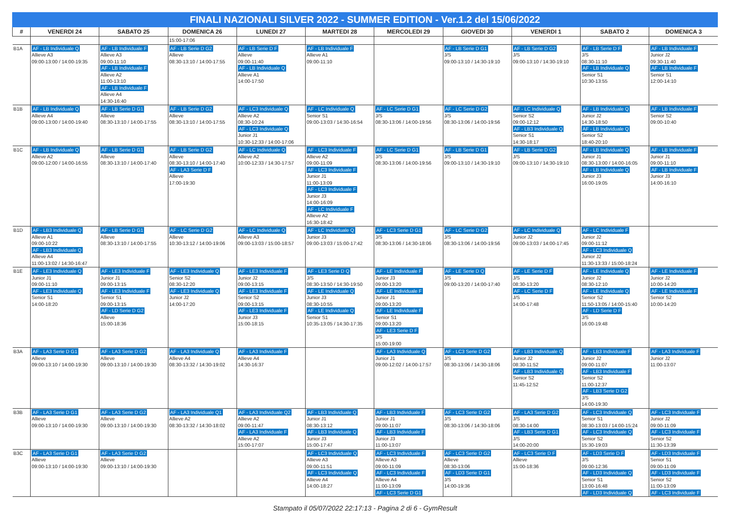FINALI NAZIONALI SILVER 2022 - SUMMER EDITION - Ver.1.2 del 15/06/2022
| # | VENERDI 24 | SABATO 25 | DOMENICA 26 | LUNEDI 27 | MARTEDI 28 | MERCOLEDI 29 | GIOVEDI 30 | VENERDI 1 | SABATO 2 | DOMENICA 3 |
| --- | --- | --- | --- | --- | --- | --- | --- | --- | --- | --- |
| | | | 15:00-17:06 | | | | | | | |
| B1A | AF - LB Individuale Q Allieve A3 09:00-13:00 / 14:00-19:35 | AF - LB Individuale F Allieve A3 09:00-11:10 AF - LB Individuale F Allieve A2 11:00-13:10 AF - LB Individuale F Allieve A4 14:30-16:40 | AF - LB Serie D G2 Allieve 08:30-13:10 / 14:00-17:55 | AF - LB Serie D F Allieve 09:00-11:40 AF - LB Individuale Q Allieve A1 14:00-17:50 | AF - LB Individuale F Allieve A1 09:00-11:10 | | AF - LB Serie D G1 J/S 09:00-13:10 / 14:30-19:10 | AF - LB Serie D G2 J/S 09:00-13:10 / 14:30-19:10 | AF - LB Serie D F J/S 08:30-11:10 AF - LB Individuale Q Senior S1 10:30-13:55 | AF - LB Individuale F Junior J2 09:30-11:40 AF - LB Individuale F Senior S1 12:00-14:10 |
| B1B | AF - LB Individuale Q Allieve A4 09:00-13:00 / 14:00-19:40 | AF - LB Serie D G1 Allieve 08:30-13:10 / 14:00-17:55 | AF - LB Serie D G2 Allieve 08:30-13:10 / 14:00-17:55 | AF - LC3 Individuale Q Allieve A2 08:30-10:24 AF - LC3 Individuale Q Junior J1 10:30-12:33 / 14:00-17:06 | AF - LC Individuale Q Senior S1 09:00-13:03 / 14:30-16:54 | AF - LC Serie D G1 J/S 08:30-13:06 / 14:00-19:56 | AF - LC Serie D G2 J/S 08:30-13:06 / 14:00-19:56 | AF - LC Individuale Q Senior S2 09:00-12:12 AF - LB3 Individuale Q Senior S1 14:30-18:17 | AF - LB Individuale Q Junior J2 14:30-18:50 AF - LB Individuale Q Senior S2 18:40-20:10 | AF - LB Individuale F Senior S2 09:00-10:40 |
| B1C | AF - LB Individuale Q Allieve A2 09:00-12:00 / 14:00-16:55 | AF - LB Serie D G1 Allieve 08:30-13:10 / 14:00-17:40 | AF - LB Serie D G2 Allieve 08:30-13:10 / 14:00-17:40 AF - LA3 Serie D F Allieve 17:00-19:30 | AF - LC Individuale Q Allieve A2 10:00-12:33 / 14:30-17:57 | AF - LC3 Individuale F Allieve A2 09:00-11:09 AF - LC3 Individuale F Junior J1 11:00-13:09 AF - LC3 Individuale F Junior J3 14:00-16:09 AF - LC Individuale F Allieve A2 16:30-18:42 | AF - LC Serie D G1 J/S 08:30-13:06 / 14:00-19:56 | AF - LB Serie D G1 J/S 09:00-13:10 / 14:30-19:10 | AF - LB Serie D G2 J/S 09:00-13:10 / 14:30-19:10 | AF - LB Individuale Q Junior J1 08:30-13:00 / 14:00-16:05 AF - LB Individuale Q Junior J3 16:00-19:05 | AF - LB Individuale F Junior J1 09:00-11:10 AF - LB Individuale F Junior J3 14:00-16:10 |
| B1D | AF - LB3 Individuale Q Allieve A1 09:00-10:22 AF - LB3 Individuale Q Allieve A4 11:00-13:02 / 14:30-16:47 | AF - LB Serie D G1 Allieve 08:30-13:10 / 14:00-17:55 | AF - LC Serie D G2 Allieve 10:30-13:12 / 14:00-19:06 | AF - LC Individuale Q Allieve A3 09:00-13:03 / 15:00-18:57 | AF - LC Individuale Q Junior J3 09:00-13:03 / 15:00-17:42 | AF - LC3 Serie D G1 J/S 08:30-13:06 / 14:30-18:06 | AF - LC Serie D G2 J/S 08:30-13:06 / 14:00-19:56 | AF - LC Individuale Q Junior J2 09:00-13:03 / 14:00-17:45 | AF - LC Individuale F Junior J2 09:00-11:12 AF - LC3 Individuale Q Junior J2 11:30-13:33 / 15:00-18:24 | |
| B1E | AF - LE3 Individuale Q Junior J1 09:00-11:10 AF - LE3 Individuale Q Senior S1 14:00-18:20 | AF - LE3 Individuale F Junior J1 09:00-13:15 AF - LE3 Individuale F Senior S1 09:00-13:15 AF - LD Serie D G2 Allieve 15:00-18:36 | AF - LE3 Individuale Q Senior S2 08:30-12:20 AF - LE3 Individuale Q Junior J2 14:00-17:20 | AF - LE3 Individuale F Junior J2 09:00-13:15 AF - LE3 Individuale F Senior S2 09:00-13:15 AF - LE3 Individuale F Junior J3 15:00-18:15 | AF - LE3 Serie D Q J/S 08:30-13:50 / 14:30-19:50 AF - LE Individuale Q Junior J3 08:30-10:55 AF - LE Individuale Q Senior S1 10:35-13:05 / 14:30-17:35 | AF - LE Individuale F Junior J3 09:00-13:20 AF - LE Individuale F Junior J1 09:00-13:20 AF - LE Individuale F Senior S1 09:00-13:20 AF - LE3 Serie D F J/S 15:00-19:00 | AF - LE Serie D Q J/S 09:00-13:20 / 14:00-17:40 | AF - LE Serie D F J/S 08:30-13:20 AF - LC Serie D F J/S 14:00-17:48 | AF - LE Individuale Q Junior J2 08:30-12:10 AF - LE Individuale Q Senior S2 11:50-13:05 / 14:00-15:40 AF - LD Serie D F J/S 16:00-19:48 | AF - LE Individuale F Junior J2 10:00-14:20 AF - LE Individuale F Senior S2 10:00-14:20 |
| B3A | AF - LA3 Serie D G1 Allieve 09:00-13:10 / 14:00-19:30 | AF - LA3 Serie D G2 Allieve 09:00-13:10 / 14:00-19:30 | AF - LA3 Individuale Q Allieve A4 08:30-13:32 / 14:30-19:02 | AF - LA3 Individuale F Allieve A4 14:30-16:37 | | AF - LA3 Individuale Q Junior J1 09:00-12:02 / 14:00-17:57 | AF - LC3 Serie D G2 J/S 08:30-13:06 / 14:30-18:06 | AF - LB3 Individuale Q Junior J2 08:30-11:52 AF - LB3 Individuale Q Senior S2 11:45-12:52 | AF - LB3 Individuale F Junior J2 09:00-11:07 AF - LB3 Individuale F Senior S2 11:00-12:37 AF - LB3 Serie D G2 J/S 14:00-19:30 | AF - LA3 Individuale F Junior J2 11:00-13:07 |
| B3B | AF - LA3 Serie D G1 Allieve 09:00-13:10 / 14:00-19:30 | AF - LA3 Serie D G2 Allieve 09:00-13:10 / 14:00-19:30 | AF - LA3 Individuale Q1 Allieve A2 08:30-13:32 / 14:30-18:02 | AF - LA3 Individuale Q2 Allieve A2 09:00-11:47 AF - LA3 Individuale F Allieve A2 15:00-17:07 | AF - LB3 Individuale Q Junior J1 08:30-13:12 AF - LB3 Individuale Q Junior J3 15:00-17:47 | AF - LB3 Individuale F Junior J1 09:00-11:07 AF - LB3 Individuale F Junior J3 11:00-13:07 | AF - LC3 Serie D G2 J/S 08:30-13:06 / 14:30-18:06 | AF - LA3 Serie D G2 J/S 08:30-14:00 AF - LB3 Serie D G1 J/S 14:00-20:00 | AF - LC3 Individuale Q Senior S1 08:30-13:03 / 14:00-15:24 AF - LC3 Individuale Q Senior S2 15:30-19:03 | AF - LC3 Individuale F Junior J2 09:00-11:09 AF - LC3 Individuale F Senior S2 11:30-13:39 |
| B3C | AF - LA3 Serie D G1 Allieve 09:00-13:10 / 14:00-19:30 | AF - LA3 Serie D G2 Allieve 09:00-13:10 / 14:00-19:30 | | | AF - LC3 Individuale Q Allieve A3 09:00-11:51 AF - LC3 Individuale Q Allieve A4 14:00-18:27 | AF - LC3 Individuale F Allieve A3 09:00-11:09 AF - LC3 Individuale F Allieve A4 11:00-13:09 AF - LC3 Serie D G1 | AF - LC3 Serie D G2 Allieve 08:30-13:06 AF - LD3 Serie D G1 J/S 14:00-19:36 | AF - LC3 Serie D F Allieve 15:00-18:36 | AF - LD3 Serie D F J/S 09:00-12:36 AF - LD3 Individuale Q Senior S1 13:00-16:48 AF - LD3 Individuale Q | AF - LD3 Individuale F Senior S1 09:00-11:09 AF - LD3 Individuale F Senior S2 11:00-13:09 AF - LC3 Individuale F |
Stampato il 05/07/2022 22:17:13 - Pagina 2 di 6 - GymResult